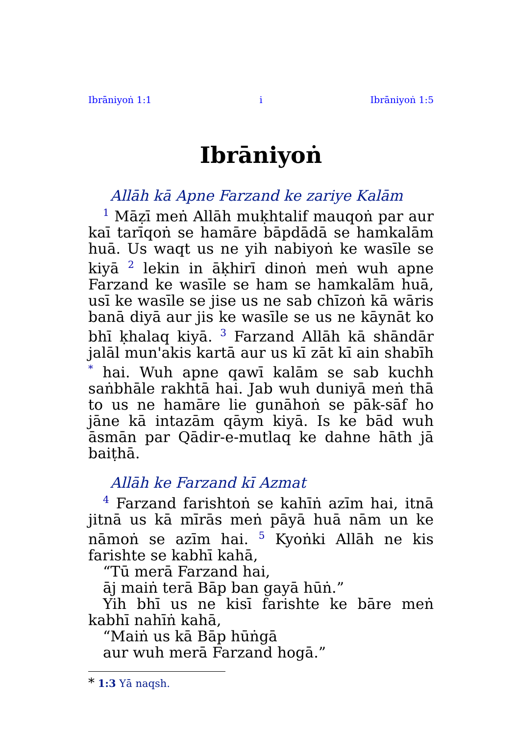Ibrāniyoṅ 1:1 i Ibrāniyoṅ 1:5
Ibrāniyoṅ
Allāh kā Apne Farzand ke zariye Kalām
<sup>1</sup> Māẓī meṅ Allāh muḳhtalif mauqoṅ par aur kaī tarīqoṅ se hamāre bāpdādā se hamkalām huā. Us waqt us ne yih nabiyoṅ ke wasīle se kiyā <sup>2</sup> lekin in āḳhirī dinoṅ meṅ wuh apne Farzand ke wasīle se ham se hamkalām huā, usī ke wasīle se jise us ne sab chīzoṅ kā wāris banā diyā aur jis ke wasīle se us ne kāynāt ko bhī ḳhalaq kiyā. <sup>3</sup> Farzand Allāh kā shāndār jalāl mun'akis kartā aur us kī zāt kī ain shabīh <sup>*</sup> hai. Wuh apne qawī kalām se sab kuchh saṅbhāle rakhtā hai. Jab wuh duniyā meṅ thā to us ne hamāre lie gunāhoṅ se pāk-sāf ho jāne kā intazām qāym kiyā. Is ke bād wuh āsmān par Qādir-e-mutlaq ke dahne hāth jā baiṭhā.
Allāh ke Farzand kī Azmat
<sup>4</sup> Farzand farishtoṅ se kahīṅ azīm hai, itnā jitnā us kā mīrās meṅ pāyā huā nām un ke nāmoṅ se azīm hai. <sup>5</sup> Kyoṅki Allāh ne kis farishte se kabhī kahā,
“Tū merā Farzand hai,
āj maiṅ terā Bāp ban gayā hūṅ.”
Yih bhī us ne kisī farishte ke bāre meṅ kabhī nahīṅ kahā,
“Maiṅ us kā Bāp hūṅgā
aur wuh merā Farzand hogā.”
* 1:3 Yā naqsh.